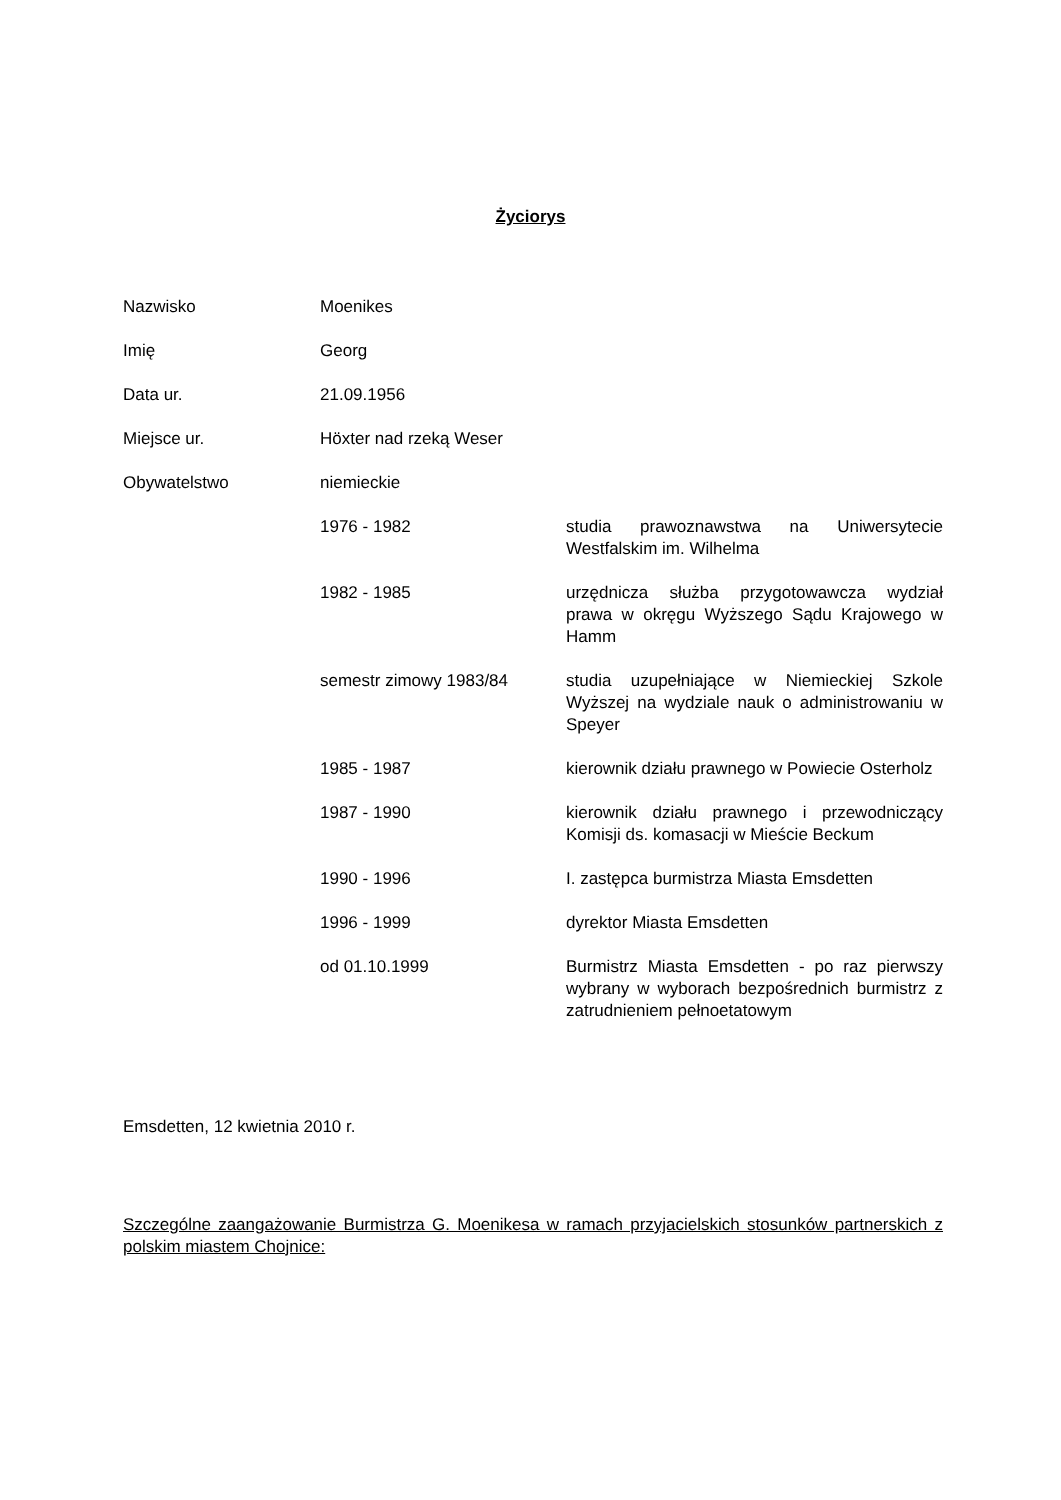Życiorys
| Nazwisko | Moenikes | |
| Imię | Georg | |
| Data ur. | 21.09.1956 | |
| Miejsce ur. | Höxter nad rzeką Weser | |
| Obywatelstwo | niemieckie | |
| | 1976 - 1982 | studia prawoznawstwa na Uniwersytecie Westfalskim im. Wilhelma |
| | 1982 - 1985 | urzędnicza służba przygotowawcza wydział prawa w okręgu Wyższego Sądu Krajowego w Hamm |
| | semestr zimowy 1983/84 | studia uzupełniające w Niemieckiej Szkole Wyższej na wydziale nauk o administrowaniu w Speyer |
| | 1985 - 1987 | kierownik działu prawnego w Powiecie Osterholz |
| | 1987 - 1990 | kierownik działu prawnego i przewodniczący Komisji ds. komasacji w Mieście Beckum |
| | 1990 - 1996 | I. zastępca burmistrza Miasta Emsdetten |
| | 1996 - 1999 | dyrektor Miasta Emsdetten |
| | od 01.10.1999 | Burmistrz Miasta Emsdetten - po raz pierwszy wybrany w wyborach bezpośrednich burmistrz z zatrudnieniem pełnoetatowym |
Emsdetten, 12 kwietnia 2010 r.
Szczególne zaangażowanie Burmistrza G. Moenikesa w ramach przyjacielskich stosunków partnerskich z polskim miastem Chojnice: